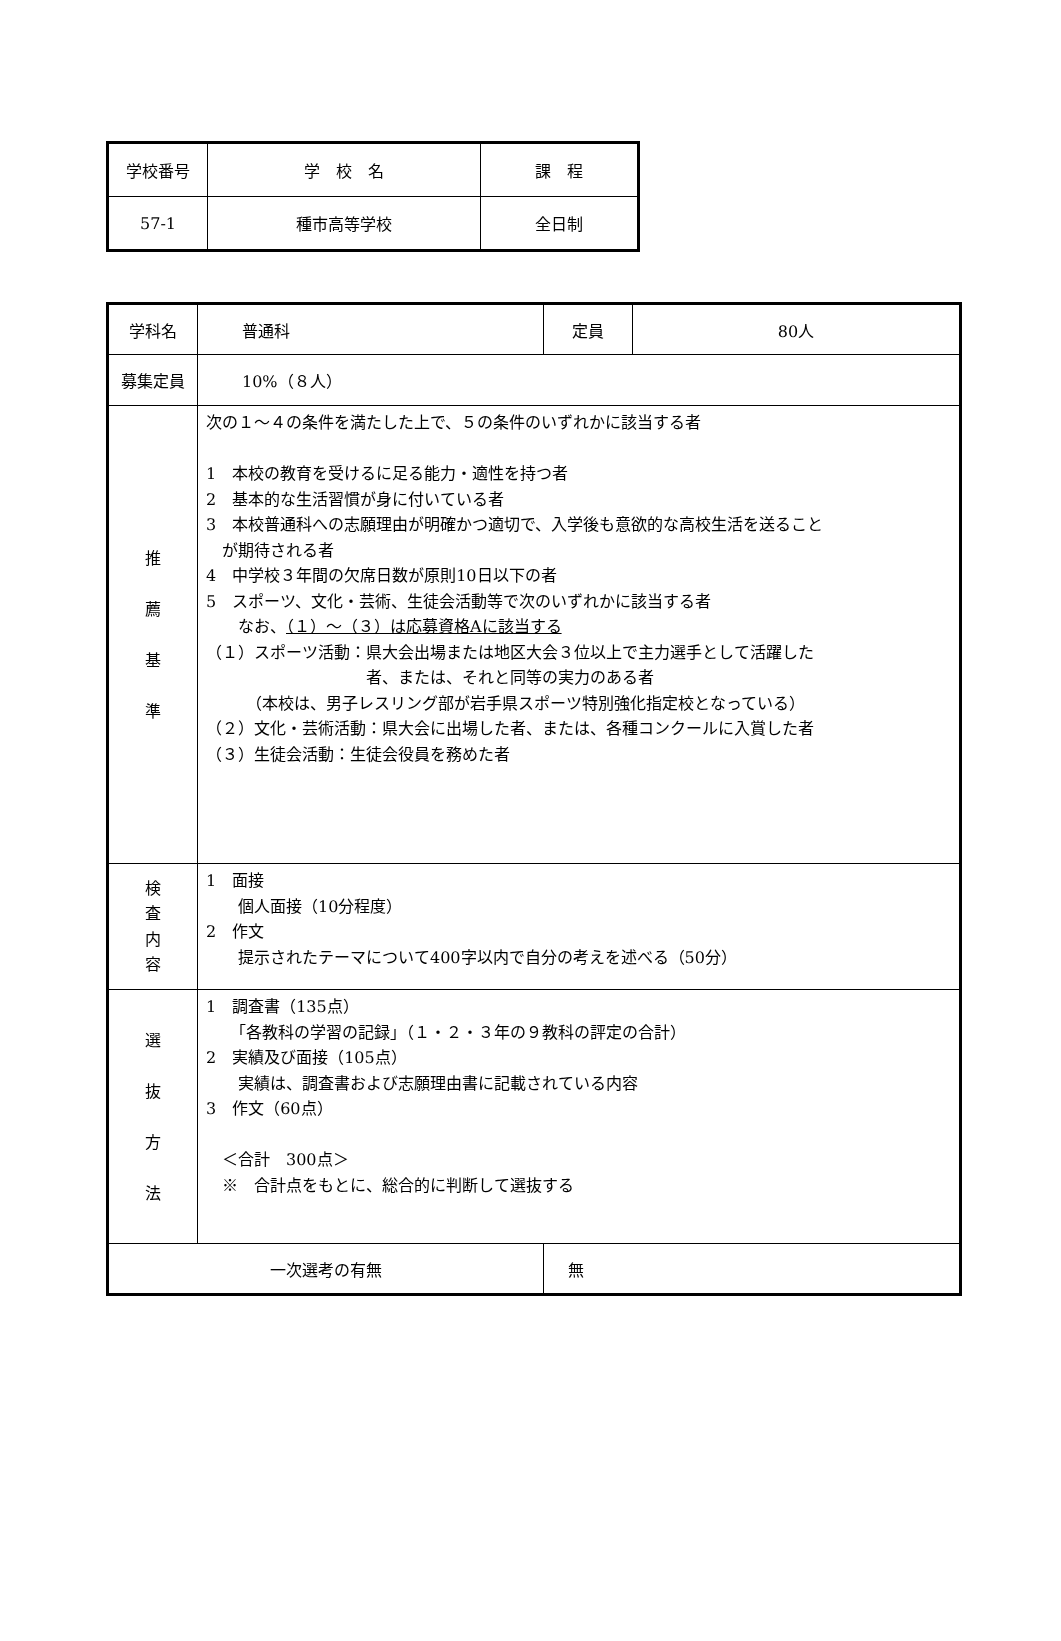| 学校番号 | 学 校 名 | 課 程 |
| 57-1 | 種市高等学校 | 全日制 |
| 学科名 | 普通科 | 定員 | 80人 |
| 募集定員 | 10%（８人） | | |
| 推 薦 基 準 | 次の１～４の条件を満たした上で、５の条件のいずれかに該当する者 1 本校の教育を受けるに足る能力・適性を持つ者 2 基本的な生活習慣が身に付いている者 3 本校普通科への志願理由が明確かつ適切で、入学後も意欲的な高校生活を送ること が期待される者 4 中学校３年間の欠席日数が原則10日以下の者 5 スポーツ、文化・芸術、生徒会活動等で次のいずれかに該当する者 なお、 （１）～（３）は応募資格Aに該当する （１）スポーツ活動：県大会出場または地区大会３位以上で主力選手として活躍した 者、または、それと同等の実力のある者 （本校は、男子レスリング部が岩手県スポーツ特別強化指定校となっている） （２）文化・芸術活動：県大会に出場した者、または、各種コンクールに入賞した者 （３）生徒会活動：生徒会役員を務めた者 | | |
| 検 査 内 容 | 1 面接 個人面接（10分程度） 2 作文 提示されたテーマについて400字以内で自分の考えを述べる（50分） | | |
| 選 抜 方 法 | 1 調査書（135点） 「各教科の学習の記録」（１・２・３年の９教科の評定の合計） 2 実績及び面接（105点） 実績は、調査書および志願理由書に記載されている内容 3 作文（60点） ＜合計 300点＞ ※ 合計点をもとに、総合的に判断して選抜する | | |
| 一次選考の有無 | | 無 | |